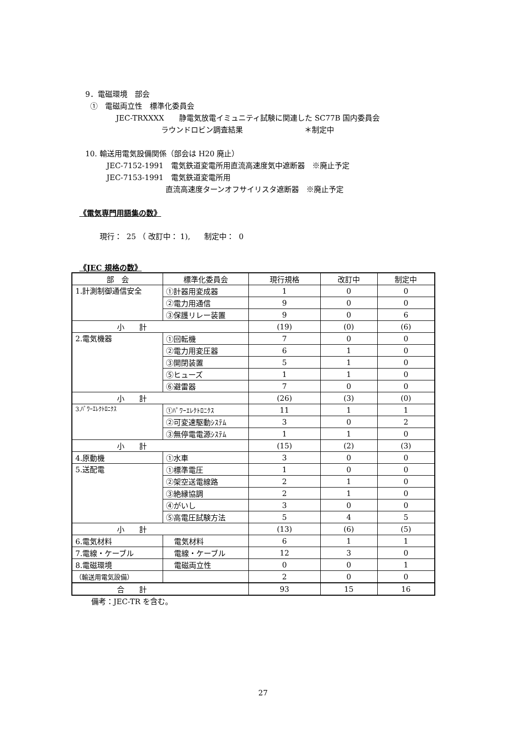9．電磁環境　部会
①　電磁両立性　標準化委員会
JEC-TRXXXX　　静電気放電イミュニティ試験に関連した SC77B 国内委員会
ラウンドロビン調査結果 ＊制定中
10. 輸送用電気設備関係（部会は H20 廃止）
JEC-7152-1991　電気鉄道変電所用直流高速度気中遮断器　※廃止予定
JEC-7153-1991　電気鉄道変電所用
直流高速度ターンオフサイリスタ遮断器　※廃止予定
《電気専門用語集の数》
現行： 25 （ 改訂中： 1), 制定中： 0
《JEC 規格の数》
| 部 会 | 標準化委員会 | 現行規格 | 改訂中 | 制定中 |
| 1.計測制御通信安全 | ①計器用変成器 | 1 | 0 | 0 |
| | ②電力用通信 | 9 | 0 | 0 |
| | ③保護リレー装置 | 9 | 0 | 6 |
| 小 計 | | (19) | (0) | (6) |
| 2.電気機器 | ①回転機 | 7 | 0 | 0 |
| | ②電力用変圧器 | 6 | 1 | 0 |
| | ③開閉装置 | 5 | 1 | 0 |
| | ⑤ヒューズ | 1 | 1 | 0 |
| | ⑥避雷器 | 7 | 0 | 0 |
| 小 計 | | (26) | (3) | (0) |
| 3.ﾊﾟﾜｰｴﾚｸﾄﾛﾆｸｽ | ①ﾊﾟﾜｰｴﾚｸﾄﾛﾆｸｽ | 11 | 1 | 1 |
| | ②可変速駆動ｼｽﾃﾑ | 3 | 0 | 2 |
| | ③無停電電源ｼｽﾃﾑ | 1 | 1 | 0 |
| 小 計 | | (15) | (2) | (3) |
| 4.原動機 | ①水車 | 3 | 0 | 0 |
| 5.送配電 | ①標準電圧 | 1 | 0 | 0 |
| | ②架空送電線路 | 2 | 1 | 0 |
| | ③絶縁協調 | 2 | 1 | 0 |
| | ④がいし | 3 | 0 | 0 |
| | ⑤高電圧試験方法 | 5 | 4 | 5 |
| 小 計 | | (13) | (6) | (5) |
| 6.電気材料 | 電気材料 | 6 | 1 | 1 |
| 7.電線・ケーブル | 電線・ケーブル | 12 | 3 | 0 |
| 8.電磁環境 | 電磁両立性 | 0 | 0 | 1 |
| （輸送用電気設備） | | 2 | 0 | 0 |
| 合 計 | | 93 | 15 | 16 |
備考：JEC-TR を含む。
27